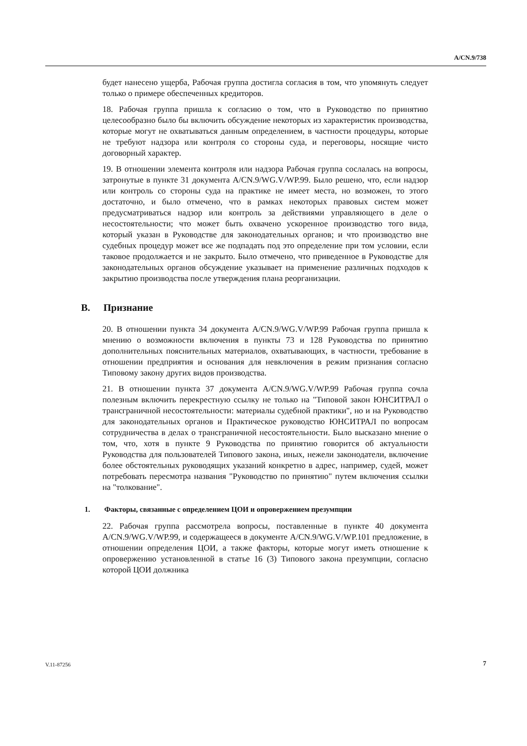A/CN.9/738
будет нанесено ущерба, Рабочая группа достигла согласия в том, что упомянуть следует только о примере обеспеченных кредиторов.
18. Рабочая группа пришла к согласию о том, что в Руководство по принятию целесообразно было бы включить обсуждение некоторых из характеристик производства, которые могут не охватываться данным определением, в частности процедуры, которые не требуют надзора или контроля со стороны суда, и переговоры, носящие чисто договорный характер.
19. В отношении элемента контроля или надзора Рабочая группа сослалась на вопросы, затронутые в пункте 31 документа A/CN.9/WG.V/WP.99. Было решено, что, если надзор или контроль со стороны суда на практике не имеет места, но возможен, то этого достаточно, и было отмечено, что в рамках некоторых правовых систем может предусматриваться надзор или контроль за действиями управляющего в деле о несостоятельности; что может быть охвачено ускоренное производство того вида, который указан в Руководстве для законодательных органов; и что производство вне судебных процедур может все же подпадать под это определение при том условии, если таковое продолжается и не закрыто. Было отмечено, что приведенное в Руководстве для законодательных органов обсуждение указывает на применение различных подходов к закрытию производства после утверждения плана реорганизации.
B. Признание
20. В отношении пункта 34 документа A/CN.9/WG.V/WP.99 Рабочая группа пришла к мнению о возможности включения в пункты 73 и 128 Руководства по принятию дополнительных пояснительных материалов, охватывающих, в частности, требование в отношении предприятия и основания для невключения в режим признания согласно Типовому закону других видов производства.
21. В отношении пункта 37 документа A/CN.9/WG.V/WP.99 Рабочая группа сочла полезным включить перекрестную ссылку не только на "Типовой закон ЮНСИТРАЛ о трансграничной несостоятельности: материалы судебной практики", но и на Руководство для законодательных органов и Практическое руководство ЮНСИТРАЛ по вопросам сотрудничества в делах о трансграничной несостоятельности. Было высказано мнение о том, что, хотя в пункте 9 Руководства по принятию говорится об актуальности Руководства для пользователей Типового закона, иных, нежели законодатели, включение более обстоятельных руководящих указаний конкретно в адрес, например, судей, может потребовать пересмотра названия "Руководство по принятию" путем включения ссылки на "толкование".
1. Факторы, связанные с определением ЦОИ и опровержением презумпции
22. Рабочая группа рассмотрела вопросы, поставленные в пункте 40 документа A/CN.9/WG.V/WP.99, и содержащееся в документе A/CN.9/WG.V/WP.101 предложение, в отношении определения ЦОИ, а также факторы, которые могут иметь отношение к опровержению установленной в статье 16 (3) Типового закона презумпции, согласно которой ЦОИ должника
V.11-87256 7